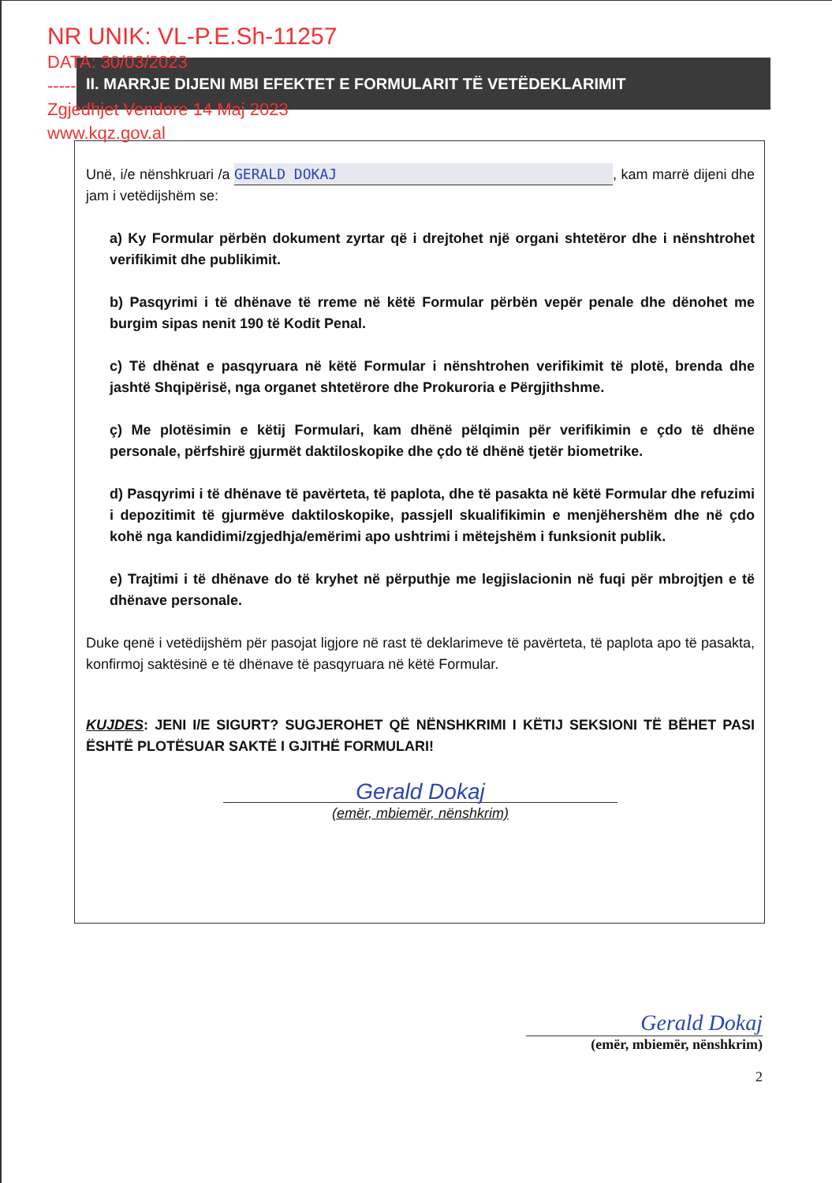NR UNIK: VL-P.E.Sh-11257
DATA: 30/03/2023
-----
Zgjedhjet Vendore 14 Maj 2023
www.kqz.gov.al
II. MARRJE DIJENI MBI EFEKTET E FORMULARIT TË VETËDEKLARIMIT
Unë, i/e nënshkruari /a GERALD DOKAJ, kam marrë dijeni dhe jam i vetëdijshëm se:
a) Ky Formular përbën dokument zyrtar që i drejtohet një organi shtetëror dhe i nënshtrohet verifikimit dhe publikimit.
b) Pasqyrimi i të dhënave të rreme në këtë Formular përbën vepër penale dhe dënohet me burgim sipas nenit 190 të Kodit Penal.
c) Të dhënat e pasqyruara në këtë Formular i nënshtrohen verifikimit të plotë, brenda dhe jashtë Shqipërisë, nga organet shtetërore dhe Prokuroria e Përgjithshme.
ç) Me plotësimin e këtij Formulari, kam dhënë pëlqimin për verifikimin e çdo të dhëne personale, përfshirë gjurmët daktiloskopike dhe çdo të dhënë tjetër biometrike.
d) Pasqyrimi i të dhënave të pavërteta, të paplota, dhe të pasakta në këtë Formular dhe refuzimi i depozitimit të gjurmëve daktiloskopike, passjell skualifikimin e menjëhershëm dhe në çdo kohë nga kandidimi/zgjedhja/emërimi apo ushtrimi i mëtejshëm i funksionit publik.
e) Trajtimi i të dhënave do të kryhet në përputhje me legjislacionin në fuqi për mbrojtjen e të dhënave personale.
Duke qenë i vetëdijshëm për pasojat ligjore në rast të deklarimeve të pavërteta, të paplota apo të pasakta, konfirmoj saktësinë e të dhënave të pasqyruara në këtë Formular.
KUJDES: JENI I/E SIGURT? SUGJEROHET QË NËNSHKRIMI I KËTIJ SEKSIONI TË BËHET PASI ËSHTË PLOTËSUAR SAKTË I GJITHË FORMULARI!
Gerald Dokaj
(emër, mbiemër, nënshkrim)
Gerald Dokaj
(emër, mbiemër, nënshkrim)
2